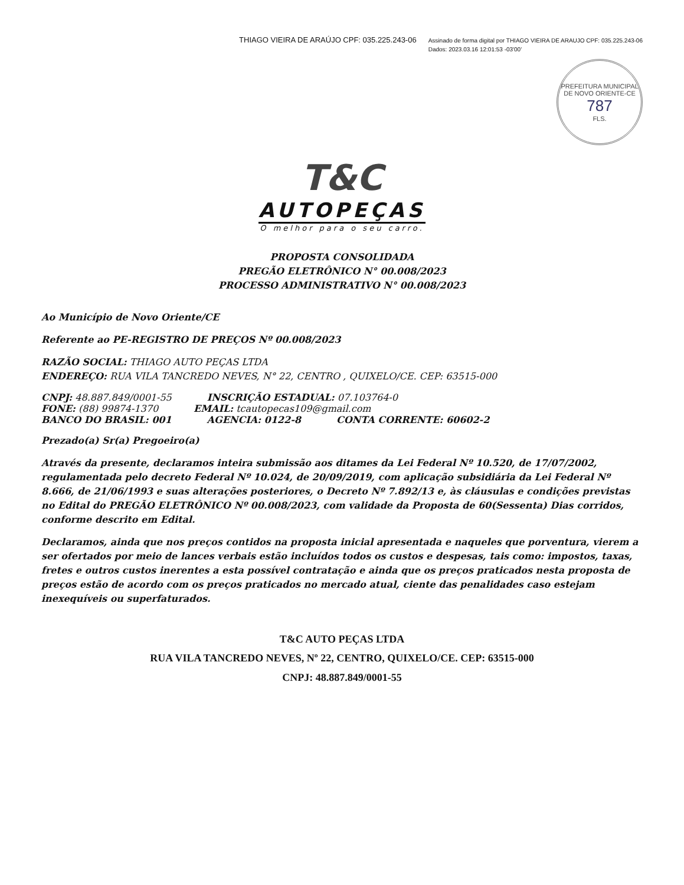THIAGO VIEIRA DE ARAÚJO CPF: 035.225.243-06
Assinado de forma digital por THIAGO VIEIRA DE ARAUJO CPF: 035.225.243-06
Dados: 2023.03.16 12:01:53 -03'00'
PREFEITURA MUNICIPAL DE NOVO ORIENTE-CE
787
FLS.
T&C
AUTOPEÇAS
O melhor para o seu carro.
PROPOSTA CONSOLIDADA
PREGÃO ELETRÔNICO N° 00.008/2023
PROCESSO ADMINISTRATIVO N° 00.008/2023
Ao Município de Novo Oriente/CE
Referente ao PE-REGISTRO DE PREÇOS Nº 00.008/2023
RAZÃO SOCIAL: THIAGO AUTO PEÇAS LTDA
ENDEREÇO: RUA VILA TANCREDO NEVES, N° 22, CENTRO , QUIXELO/CE. CEP: 63515-000
CNPJ: 48.887.849/0001-55 INSCRIÇÃO ESTADUAL: 07.103764-0
FONE: (88) 99874-1370 EMAIL: tcautopecas109@gmail.com
BANCO DO BRASIL: 001 AGENCIA: 0122-8 CONTA CORRENTE: 60602-2
Prezado(a) Sr(a) Pregoeiro(a)
Através da presente, declaramos inteira submissão aos ditames da Lei Federal Nº 10.520, de 17/07/2002, regulamentada pelo decreto Federal Nº 10.024, de 20/09/2019, com aplicação subsidiária da Lei Federal Nº 8.666, de 21/06/1993 e suas alterações posteriores, o Decreto Nº 7.892/13 e, às cláusulas e condições previstas no Edital do PREGÃO ELETRÔNICO Nº 00.008/2023, com validade da Proposta de 60(Sessenta) Dias corridos, conforme descrito em Edital.
Declaramos, ainda que nos preços contidos na proposta inicial apresentada e naqueles que porventura, vierem a ser ofertados por meio de lances verbais estão incluídos todos os custos e despesas, tais como: impostos, taxas, fretes e outros custos inerentes a esta possível contratação e ainda que os preços praticados nesta proposta de preços estão de acordo com os preços praticados no mercado atual, ciente das penalidades caso estejam inexequíveis ou superfaturados.
T&C AUTO PEÇAS LTDA
RUA VILA TANCREDO NEVES, Nº 22, CENTRO, QUIXELO/CE. CEP: 63515-000
CNPJ: 48.887.849/0001-55